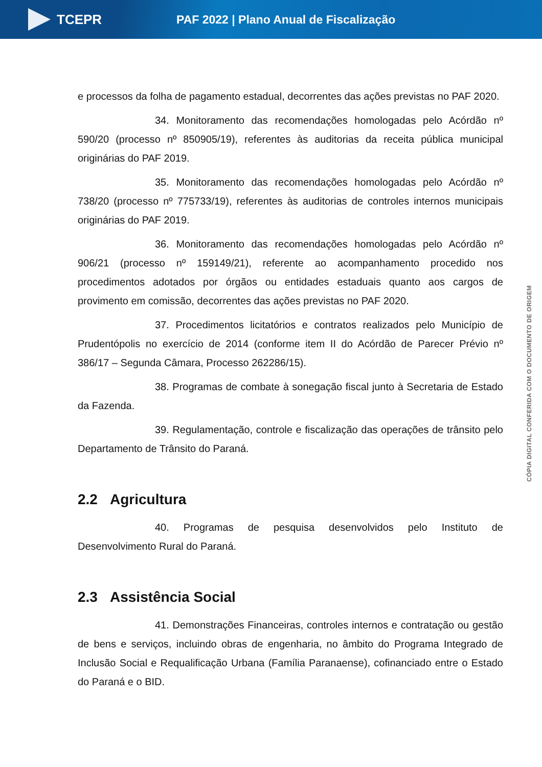TCEPR
PAF 2022 | Plano Anual de Fiscalização
e processos da folha de pagamento estadual, decorrentes das ações previstas no PAF 2020.
34. Monitoramento das recomendações homologadas pelo Acórdão nº 590/20 (processo nº 850905/19), referentes às auditorias da receita pública municipal originárias do PAF 2019.
35. Monitoramento das recomendações homologadas pelo Acórdão nº 738/20 (processo nº 775733/19), referentes às auditorias de controles internos municipais originárias do PAF 2019.
36. Monitoramento das recomendações homologadas pelo Acórdão nº 906/21 (processo nº 159149/21), referente ao acompanhamento procedido nos procedimentos adotados por órgãos ou entidades estaduais quanto aos cargos de provimento em comissão, decorrentes das ações previstas no PAF 2020.
37. Procedimentos licitatórios e contratos realizados pelo Município de Prudentópolis no exercício de 2014 (conforme item II do Acórdão de Parecer Prévio nº 386/17 – Segunda Câmara, Processo 262286/15).
38. Programas de combate à sonegação fiscal junto à Secretaria de Estado da Fazenda.
39. Regulamentação, controle e fiscalização das operações de trânsito pelo Departamento de Trânsito do Paraná.
2.2 Agricultura
40. Programas de pesquisa desenvolvidos pelo Instituto de Desenvolvimento Rural do Paraná.
2.3 Assistência Social
41. Demonstrações Financeiras, controles internos e contratação ou gestão de bens e serviços, incluindo obras de engenharia, no âmbito do Programa Integrado de Inclusão Social e Requalificação Urbana (Família Paranaense), cofinanciado entre o Estado do Paraná e o BID.
CÓPIA DIGITAL CONFERIDA COM O DOCUMENTO DE ORIGEM